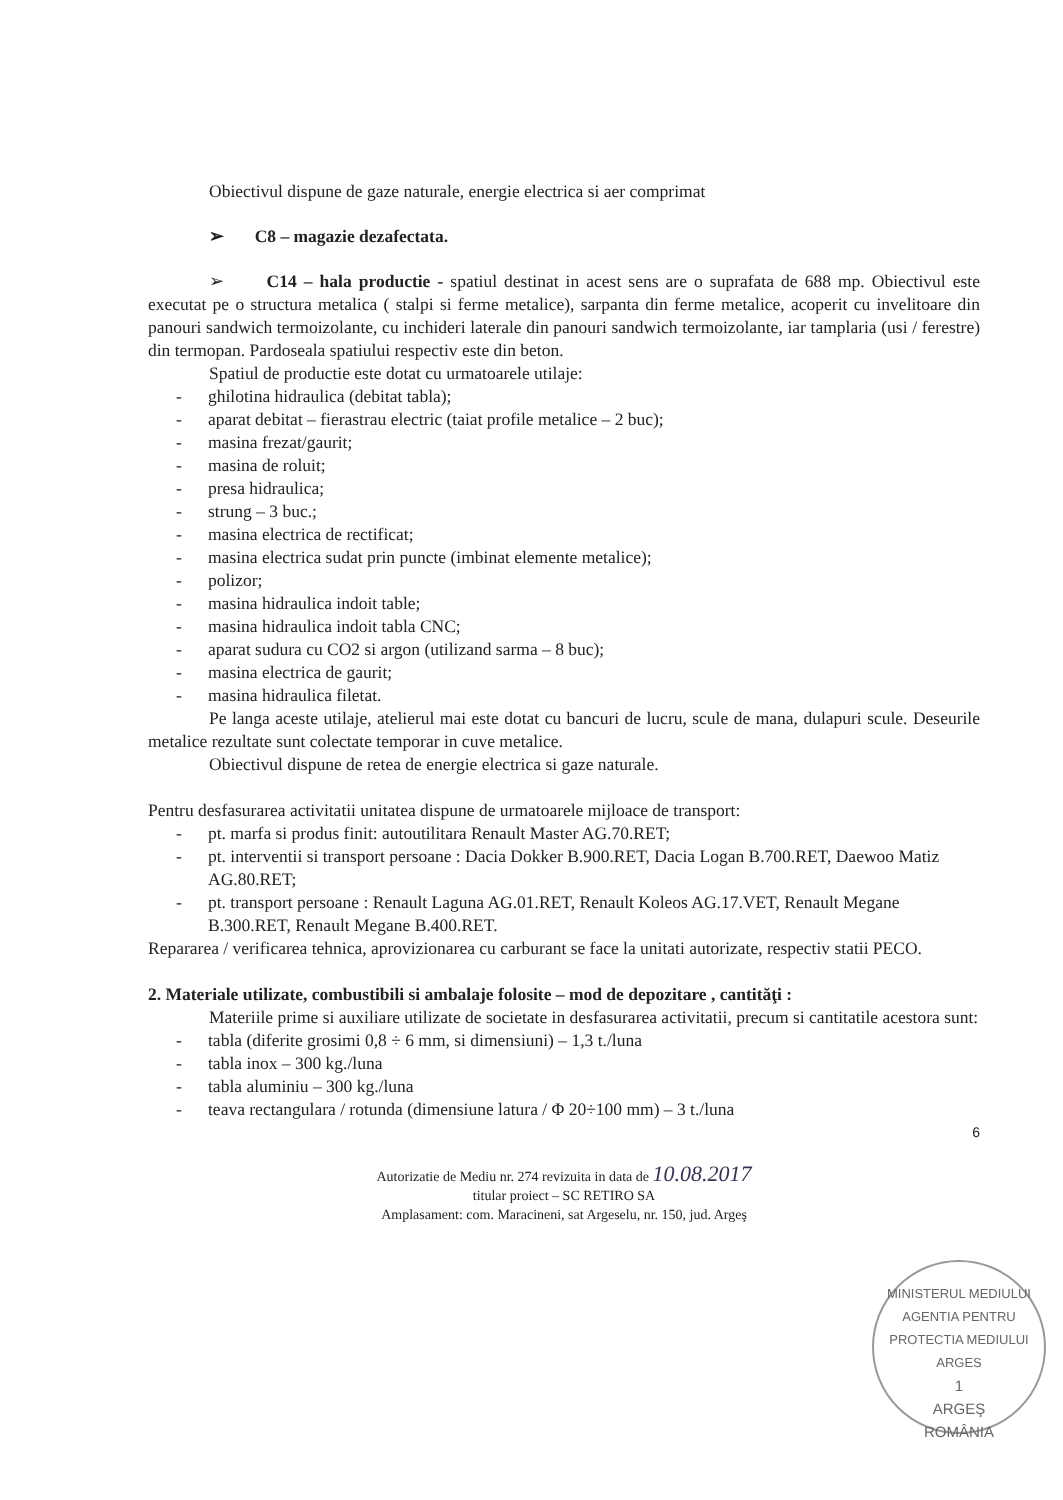Obiectivul dispune de gaze naturale, energie electrica si aer comprimat
➢ C8 – magazie dezafectata.
➢ C14 – hala productie - spatiul destinat in acest sens are o suprafata de 688 mp. Obiectivul este executat pe o structura metalica ( stalpi si ferme metalice), sarpanta din ferme metalice, acoperit cu invelitoare din panouri sandwich termoizolante, cu inchideri laterale din panouri sandwich termoizolante, iar tamplaria (usi / ferestre) din termopan. Pardoseala spatiului respectiv este din beton.
Spatiul de productie este dotat cu urmatoarele utilaje:
- ghilotina hidraulica (debitat tabla);
- aparat debitat – fierastrau electric (taiat profile metalice – 2 buc);
- masina frezat/gaurit;
- masina de roluit;
- presa hidraulica;
- strung – 3 buc.;
- masina electrica de rectificat;
- masina electrica sudat prin puncte (imbinat elemente metalice);
- polizor;
- masina hidraulica indoit table;
- masina hidraulica indoit tabla CNC;
- aparat sudura cu CO2 si argon (utilizand sarma – 8 buc);
- masina electrica de gaurit;
- masina hidraulica filetat.
Pe langa aceste utilaje, atelierul mai este dotat cu bancuri de lucru, scule de mana, dulapuri scule. Deseurile metalice rezultate sunt colectate temporar in cuve metalice.
Obiectivul dispune de retea de energie electrica si gaze naturale.
Pentru desfasurarea activitatii unitatea dispune de urmatoarele mijloace de transport:
- pt. marfa si produs finit: autoutilitara Renault Master AG.70.RET;
- pt. interventii si transport persoane : Dacia Dokker B.900.RET, Dacia Logan B.700.RET, Daewoo Matiz AG.80.RET;
- pt. transport persoane : Renault Laguna AG.01.RET, Renault Koleos AG.17.VET, Renault Megane B.300.RET, Renault Megane B.400.RET.
Repararea / verificarea tehnica, aprovizionarea cu carburant se face la unitati autorizate, respectiv statii PECO.
2. Materiale utilizate, combustibili si ambalaje folosite – mod de depozitare , cantităţi :
Materiile prime si auxiliare utilizate de societate in desfasurarea activitatii, precum si cantitatile acestora sunt:
- tabla (diferite grosimi 0,8 ÷ 6 mm, si dimensiuni) – 1,3 t./luna
- tabla inox – 300 kg./luna
- tabla aluminiu – 300 kg./luna
- teava rectangulara / rotunda (dimensiune latura / Φ 20÷100 mm) – 3 t./luna
6
Autorizatie de Mediu nr. 274 revizuita in data de 10.08.2017
titular proiect – SC RETIRO SA
Amplasament: com. Maracineni, sat Argeselu, nr. 150, jud. Argeş
MINISTERUL MEDIULUI
AGENTIA PENTRU PROTECTIA MEDIULUI ARGES
1
ARGEŞ
ROMÂNIA